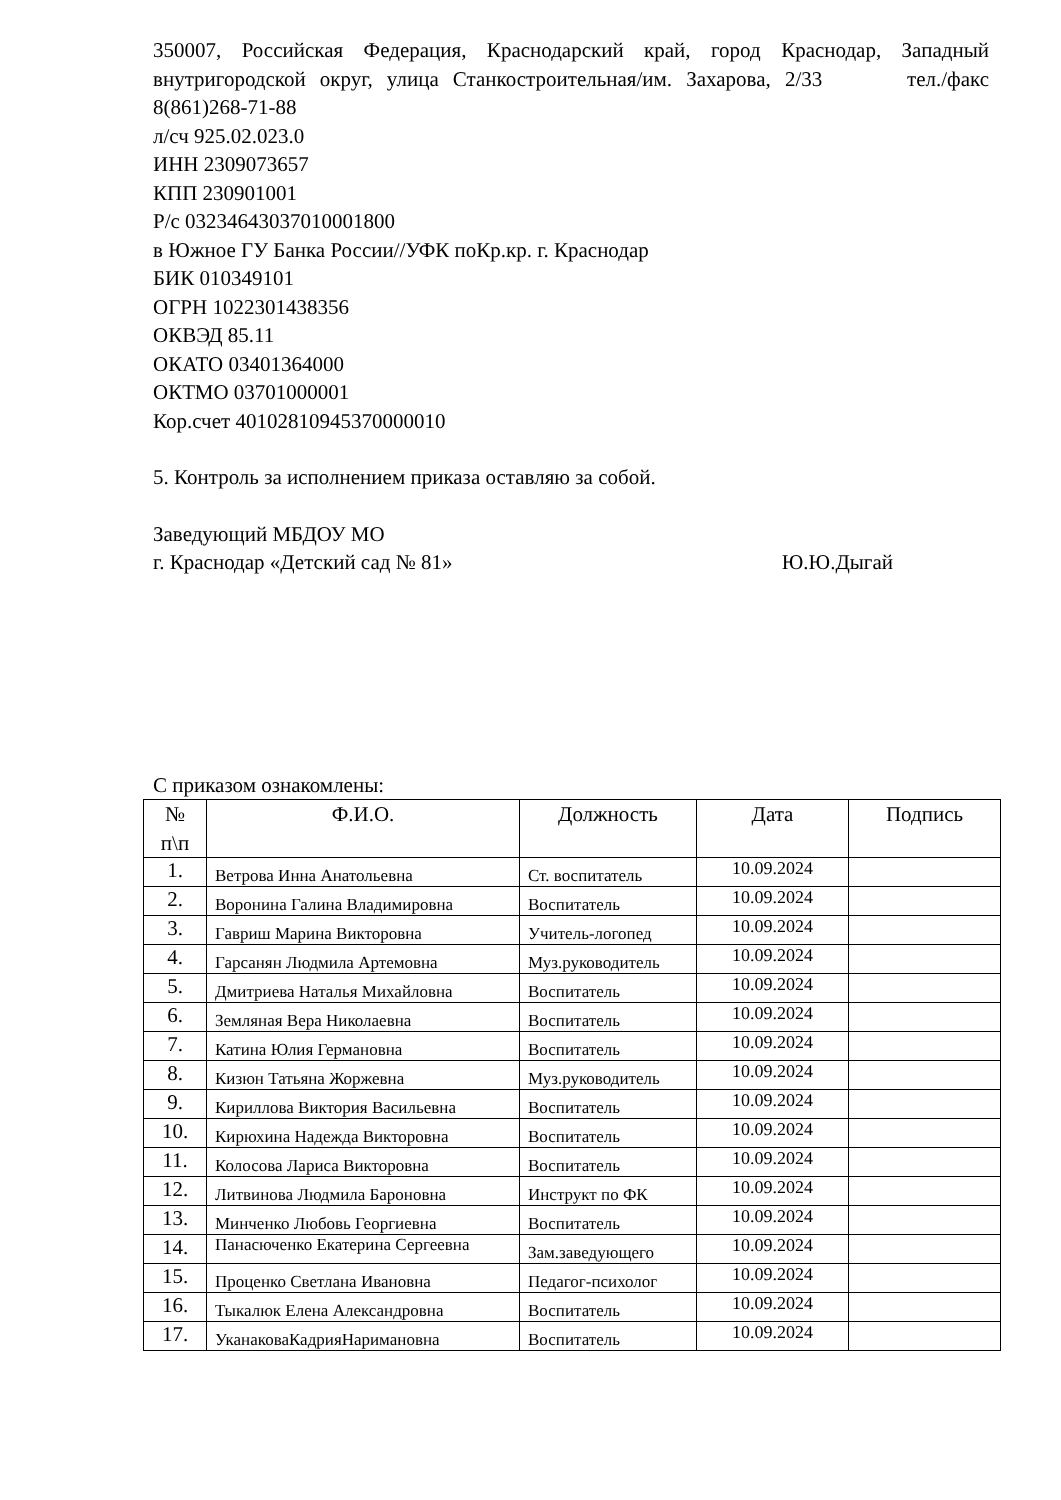350007, Российская Федерация, Краснодарский край, город Краснодар, Западный внутригородской округ, улица Станкостроительная/им. Захарова, 2/33 тел./факс 8(861)268-71-88
л/сч 925.02.023.0
ИНН 2309073657
КПП 230901001
Р/с 03234643037010001800
в Южное ГУ Банка России//УФК поКр.кр. г. Краснодар
БИК 010349101
ОГРН 1022301438356
ОКВЭД 85.11
ОКАТО 03401364000
ОКТМО 03701000001
Кор.счет 40102810945370000010
5. Контроль за исполнением приказа оставляю за собой.
Заведующий МБДОУ МО
г. Краснодар «Детский сад № 81» Ю.Ю.Дыгай
С приказом ознакомлены:
| № п\п | Ф.И.О. | Должность | Дата | Подпись |
| --- | --- | --- | --- | --- |
| 1. | Ветрова Инна Анатольевна | Ст. воспитатель | 10.09.2024 | |
| 2. | Воронина Галина Владимировна | Воспитатель | 10.09.2024 | |
| 3. | Гавриш Марина Викторовна | Учитель-логопед | 10.09.2024 | |
| 4. | Гарсанян Людмила Артемовна | Муз.руководитель | 10.09.2024 | |
| 5. | Дмитриева Наталья Михайловна | Воспитатель | 10.09.2024 | |
| 6. | Земляная Вера Николаевна | Воспитатель | 10.09.2024 | |
| 7. | Катина Юлия Германовна | Воспитатель | 10.09.2024 | |
| 8. | Кизюн Татьяна Жоржевна | Муз.руководитель | 10.09.2024 | |
| 9. | Кириллова Виктория Васильевна | Воспитатель | 10.09.2024 | |
| 10. | Кирюхина Надежда Викторовна | Воспитатель | 10.09.2024 | |
| 11. | Колосова Лариса Викторовна | Воспитатель | 10.09.2024 | |
| 12. | Литвинова Людмила Бароновна | Инструкт по ФК | 10.09.2024 | |
| 13. | Минченко Любовь Георгиевна | Воспитатель | 10.09.2024 | |
| 14. | Панасюченко Екатерина Сергеевна | Зам.заведующего | 10.09.2024 | |
| 15. | Проценко Светлана Ивановна | Педагог-психолог | 10.09.2024 | |
| 16. | Тыкалюк Елена Александровна | Воспитатель | 10.09.2024 | |
| 17. | УканаковаКадрияНаримановна | Воспитатель | 10.09.2024 | |